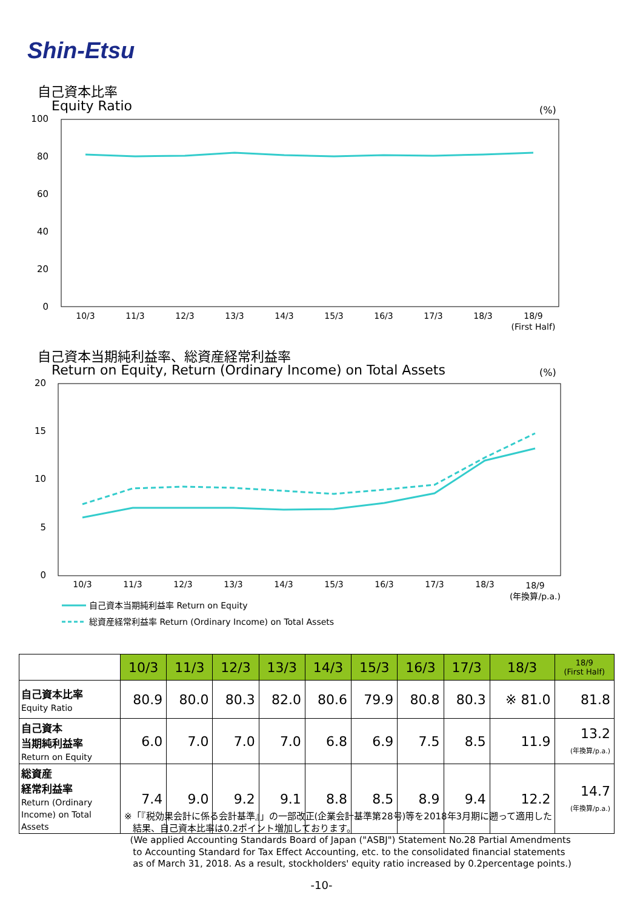Shin-Etsu
自己資本比率
Equity Ratio (%)
100
80
60
40
20
0
10/3
11/3
12/3
13/3
14/3
15/3
16/3
17/3
18/3
18/9
(First Half)
自己資本当期純利益率、総資産経常利益率
Return on Equity, Return (Ordinary Income) on Total Assets
(%)
20
15
10
5
0
10/3
11/3
12/3
13/3
14/3
15/3
16/3
17/3
18/3
18/9
(年換算/p.a.)
自己資本当期純利益率 Return on Equity
総資産経常利益率 Return (Ordinary Income) on Total Assets
| | 10/3 | 11/3 | 12/3 | 13/3 | 14/3 | 15/3 | 16/3 | 17/3 | 18/3 | 18/9 (First Half) |
| --- | --- | --- | --- | --- | --- | --- | --- | --- | --- | --- |
| 自己資本比率 Equity Ratio | 80.9 | 80.0 | 80.3 | 82.0 | 80.6 | 79.9 | 80.8 | 80.3 | ※ 81.0 | 81.8 |
| 自己資本 当期純利益率 Return on Equity | 6.0 | 7.0 | 7.0 | 7.0 | 6.8 | 6.9 | 7.5 | 8.5 | 11.9 | 13.2 (年換算/p.a.) |
| 総資産 経常利益率 Return (Ordinary Income) on Total Assets | 7.4 | 9.0 | 9.2 | 9.1 | 8.8 | 8.5 | 8.9 | 9.4 | 12.2 | 14.7 (年換算/p.a.) |
※「『税効果会計に係る会計基準』」の一部改正(企業会計基準第28号)等を2018年3月期に遡って適用した
結果、自己資本比率は0.2ポイント増加しております。
(We applied Accounting Standards Board of Japan ("ASBJ") Statement No.28 Partial Amendments
to Accounting Standard for Tax Effect Accounting, etc. to the consolidated financial statements
as of March 31, 2018. As a result, stockholders' equity ratio increased by 0.2percentage points.)
-10-